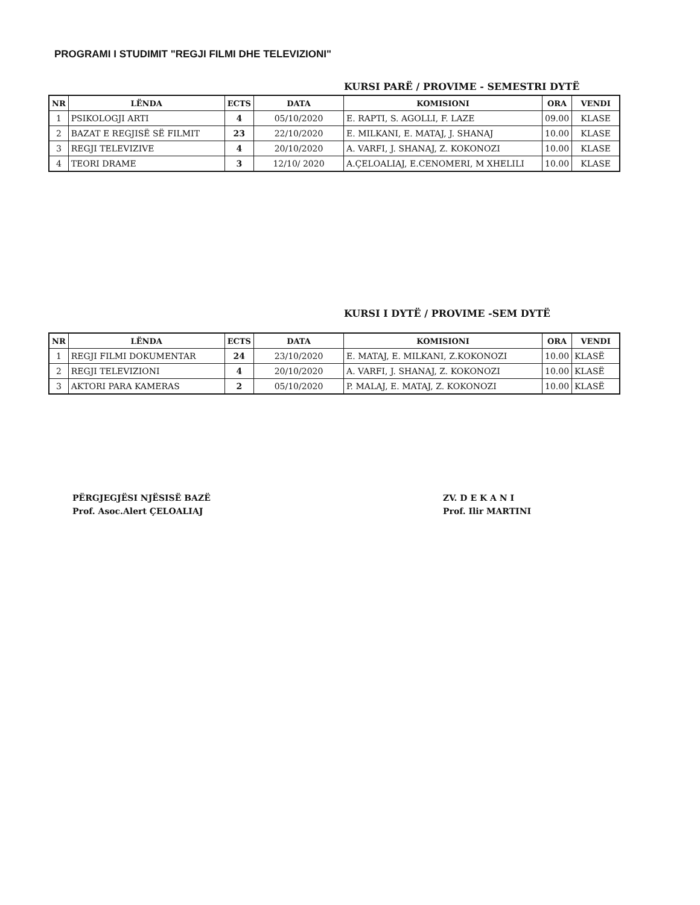PROGRAMI I STUDIMIT "REGJI FILMI DHE TELEVIZIONI"
KURSI PARË / PROVIME - SEMESTRI DYTË
| NR | LËNDA | ECTS | DATA | KOMISIONI | ORA | VENDI |
| --- | --- | --- | --- | --- | --- | --- |
| 1 | PSIKOLOGJI ARTI | 4 | 05/10/2020 | E. RAPTI, S. AGOLLI, F. LAZE | 09.00 | KLASE |
| 2 | BAZAT E REGJISË SË FILMIT | 23 | 22/10/2020 | E. MILKANI, E. MATAJ, J. SHANAJ | 10.00 | KLASE |
| 3 | REGJI TELEVIZIVE | 4 | 20/10/2020 | A. VARFI, J. SHANAJ, Z. KOKONOZI | 10.00 | KLASE |
| 4 | TEORI DRAME | 3 | 12/10/ 2020 | A.ÇELOALIAJ, E.CENOMERI, M XHELILI | 10.00 | KLASE |
KURSI I DYTË / PROVIME -SEM DYTË
| NR | LËNDA | ECTS | DATA | KOMISIONI | ORA | VENDI |
| --- | --- | --- | --- | --- | --- | --- |
| 1 | REGJI FILMI DOKUMENTAR | 24 | 23/10/2020 | E. MATAJ, E. MILKANI, Z.KOKONOZI | 10.00 | KLASË |
| 2 | REGJI TELEVIZIONI | 4 | 20/10/2020 | A. VARFI, J. SHANAJ, Z. KOKONOZI | 10.00 | KLASË |
| 3 | AKTORI PARA KAMERAS | 2 | 05/10/2020 | P. MALAJ, E. MATAJ, Z. KOKONOZI | 10.00 | KLASË |
PËRGJEGJËSI NJËSISË BAZË
Prof. Asoc.Alert ÇELOALIAJ
ZV. D E K A N I
Prof. Ilir MARTINI